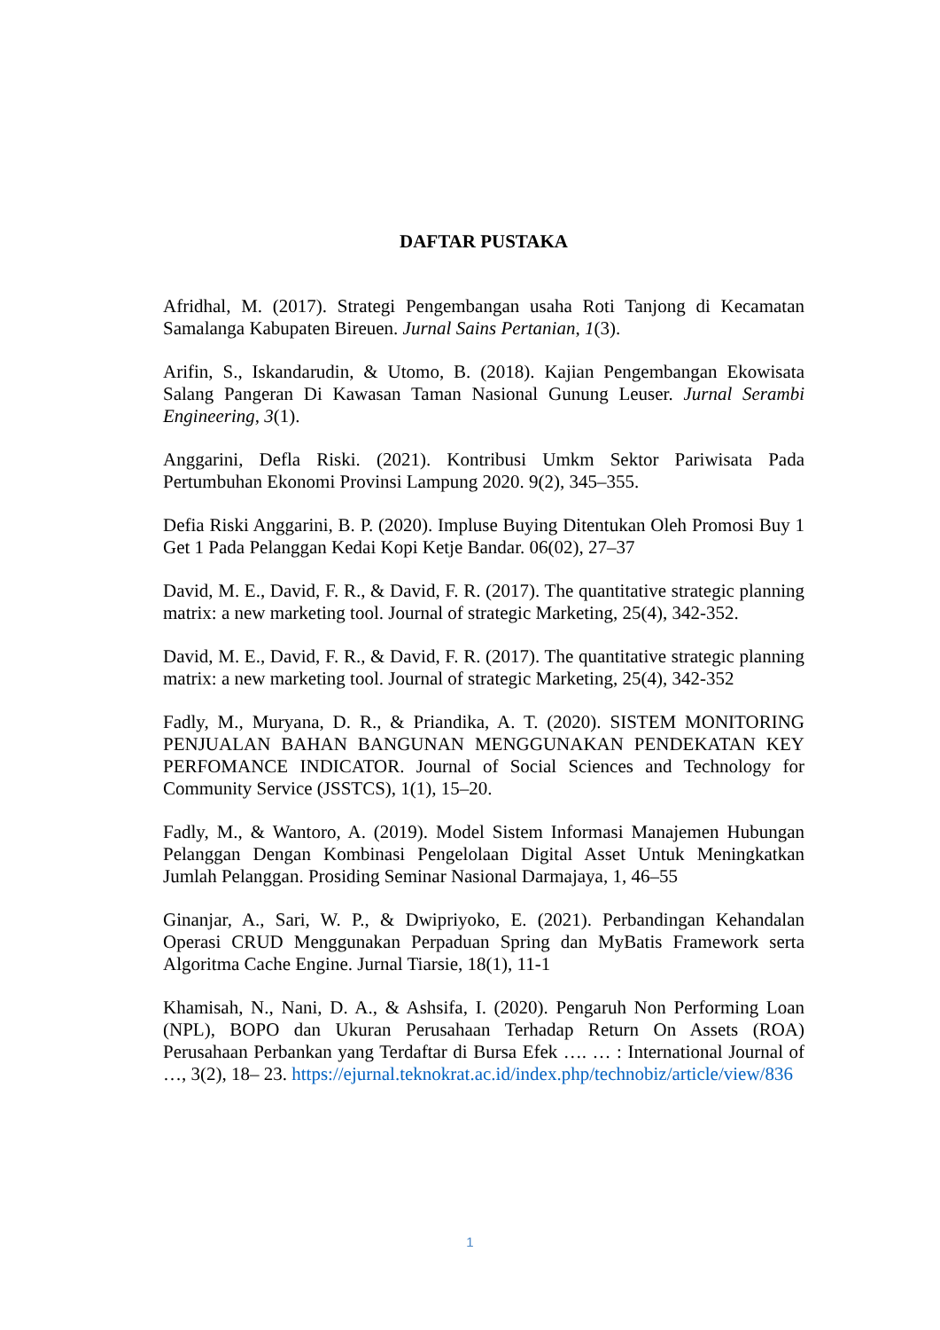DAFTAR PUSTAKA
Afridhal, M. (2017). Strategi Pengembangan usaha Roti Tanjong di Kecamatan Samalanga Kabupaten Bireuen. Jurnal Sains Pertanian, 1(3).
Arifin, S., Iskandarudin, & Utomo, B. (2018). Kajian Pengembangan Ekowisata Salang Pangeran Di Kawasan Taman Nasional Gunung Leuser. Jurnal Serambi Engineering, 3(1).
Anggarini, Defla Riski. (2021). Kontribusi Umkm Sektor Pariwisata Pada Pertumbuhan Ekonomi Provinsi Lampung 2020. 9(2), 345–355.
Defia Riski Anggarini, B. P. (2020). Impluse Buying Ditentukan Oleh Promosi Buy 1 Get 1 Pada Pelanggan Kedai Kopi Ketje Bandar. 06(02), 27–37
David, M. E., David, F. R., & David, F. R. (2017). The quantitative strategic planning matrix: a new marketing tool. Journal of strategic Marketing, 25(4), 342-352.
David, M. E., David, F. R., & David, F. R. (2017). The quantitative strategic planning matrix: a new marketing tool. Journal of strategic Marketing, 25(4), 342-352
Fadly, M., Muryana, D. R., & Priandika, A. T. (2020). SISTEM MONITORING PENJUALAN BAHAN BANGUNAN MENGGUNAKAN PENDEKATAN KEY PERFOMANCE INDICATOR. Journal of Social Sciences and Technology for Community Service (JSSTCS), 1(1), 15–20.
Fadly, M., & Wantoro, A. (2019). Model Sistem Informasi Manajemen Hubungan Pelanggan Dengan Kombinasi Pengelolaan Digital Asset Untuk Meningkatkan Jumlah Pelanggan. Prosiding Seminar Nasional Darmajaya, 1, 46–55
Ginanjar, A., Sari, W. P., & Dwipriyoko, E. (2021). Perbandingan Kehandalan Operasi CRUD Menggunakan Perpaduan Spring dan MyBatis Framework serta Algoritma Cache Engine. Jurnal Tiarsie, 18(1), 11-1
Khamisah, N., Nani, D. A., & Ashsifa, I. (2020). Pengaruh Non Performing Loan (NPL), BOPO dan Ukuran Perusahaan Terhadap Return On Assets (ROA) Perusahaan Perbankan yang Terdaftar di Bursa Efek …. … : International Journal of …, 3(2), 18– 23. https://ejurnal.teknokrat.ac.id/index.php/technobiz/article/view/836
1